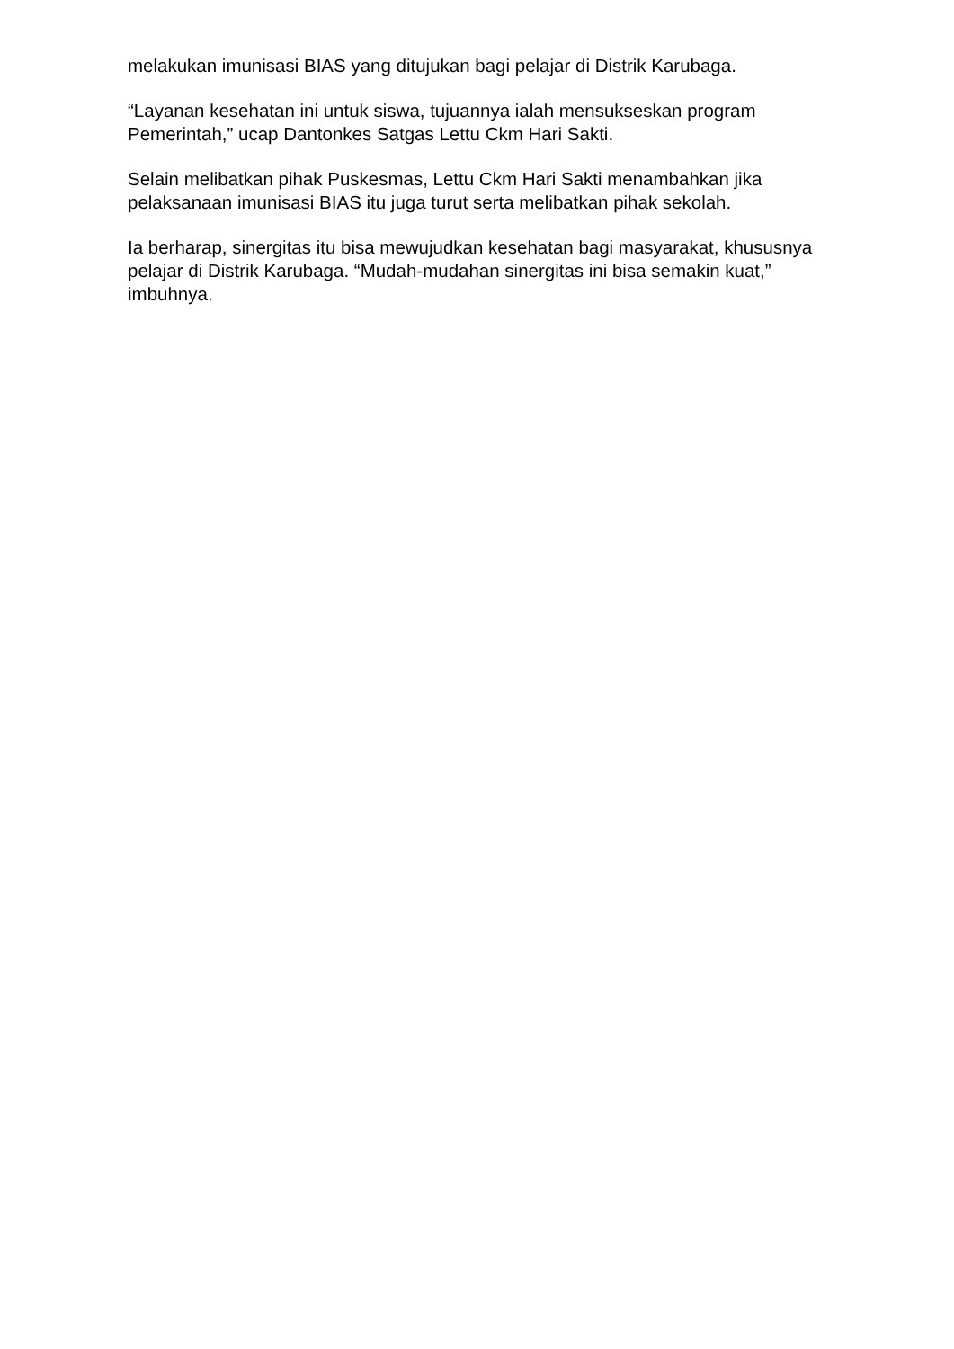melakukan imunisasi BIAS yang ditujukan bagi pelajar di Distrik Karubaga.
“Layanan kesehatan ini untuk siswa, tujuannya ialah mensukseskan program Pemerintah,” ucap Dantonkes Satgas Lettu Ckm Hari Sakti.
Selain melibatkan pihak Puskesmas, Lettu Ckm Hari Sakti menambahkan jika pelaksanaan imunisasi BIAS itu juga turut serta melibatkan pihak sekolah.
Ia berharap, sinergitas itu bisa mewujudkan kesehatan bagi masyarakat, khususnya pelajar di Distrik Karubaga. “Mudah-mudahan sinergitas ini bisa semakin kuat,” imbuhnya.